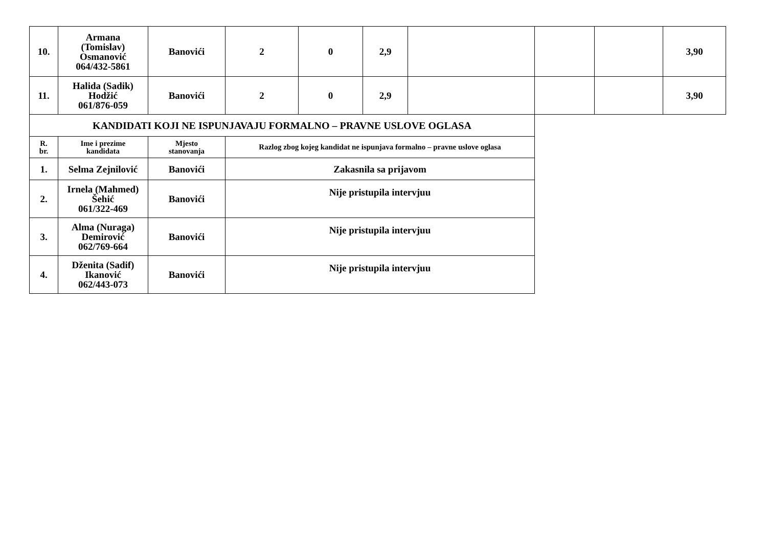| 10. | Armana (Tomislav) Osmanović 064/432-5861 | Banovići | 2 | 0 | 2,9 | | | | 3,90 |
| 11. | Halida (Sadik) Hodžić 061/876-059 | Banovići | 2 | 0 | 2,9 | | | | 3,90 |
| KANDIDATI KOJI NE ISPUNJAVAJU FORMALNO – PRAVNE USLOVE OGLASA | | | | | | | | | |
| R. br. | Ime i prezime kandidata | Mjesto stanovanja | Razlog zbog kojeg kandidat ne ispunjava formalno – pravne uslove oglasa | | | | | | |
| 1. | Selma Zejnilović | Banovići | Zakasnila sa prijavom | | | | | | |
| 2. | Irnela (Mahmed) Šehić 061/322-469 | Banovići | Nije pristupila intervjuu | | | | | | |
| 3. | Alma (Nuraga) Demirović 062/769-664 | Banovići | Nije pristupila intervjuu | | | | | | |
| 4. | Dženita (Sadif) Ikanović 062/443-073 | Banovići | Nije pristupila intervjuu | | | | | | |